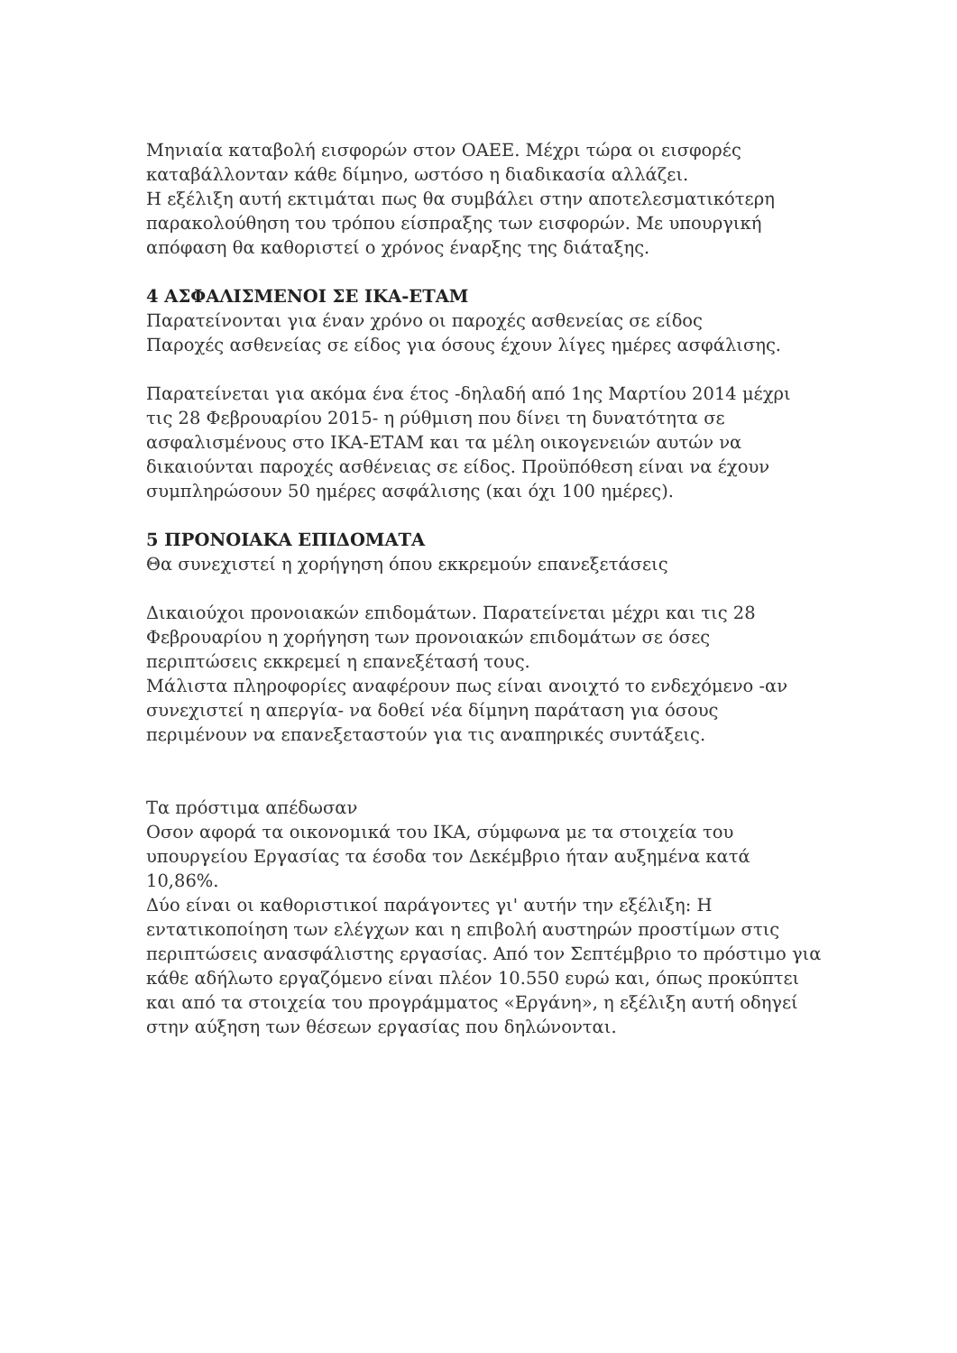Μηνιαία καταβολή εισφορών στον ΟΑΕΕ. Μέχρι τώρα οι εισφορές καταβάλλονταν κάθε δίμηνο, ωστόσο η διαδικασία αλλάζει.
Η εξέλιξη αυτή εκτιμάται πως θα συμβάλει στην αποτελεσματικότερη παρακολούθηση του τρόπου είσπραξης των εισφορών. Με υπουργική απόφαση θα καθοριστεί ο χρόνος έναρξης της διάταξης.
4 ΑΣΦΑΛΙΣΜΕΝΟΙ ΣΕ ΙΚΑ-ΕΤΑΜ
Παρατείνονται για έναν χρόνο οι παροχές ασθενείας σε είδος
Παροχές ασθενείας σε είδος για όσους έχουν λίγες ημέρες ασφάλισης.
Παρατείνεται για ακόμα ένα έτος -δηλαδή από 1ης Μαρτίου 2014 μέχρι τις 28 Φεβρουαρίου 2015- η ρύθμιση που δίνει τη δυνατότητα σε ασφαλισμένους στο ΙΚΑ-ΕΤΑΜ και τα μέλη οικογενειών αυτών να δικαιούνται παροχές ασθένειας σε είδος. Προϋπόθεση είναι να έχουν συμπληρώσουν 50 ημέρες ασφάλισης (και όχι 100 ημέρες).
5 ΠΡΟΝΟΙΑΚΑ ΕΠΙΔΟΜΑΤΑ
Θα συνεχιστεί η χορήγηση όπου εκκρεμούν επανεξετάσεις
Δικαιούχοι προνοιακών επιδομάτων. Παρατείνεται μέχρι και τις 28 Φεβρουαρίου η χορήγηση των προνοιακών επιδομάτων σε όσες περιπτώσεις εκκρεμεί η επανεξέτασή τους.
Μάλιστα πληροφορίες αναφέρουν πως είναι ανοιχτό το ενδεχόμενο -αν συνεχιστεί η απεργία- να δοθεί νέα δίμηνη παράταση για όσους περιμένουν να επανεξεταστούν για τις αναπηρικές συντάξεις.
Τα πρόστιμα απέδωσαν
Οσον αφορά τα οικονομικά του ΙΚΑ, σύμφωνα με τα στοιχεία του υπουργείου Εργασίας τα έσοδα τον Δεκέμβριο ήταν αυξημένα κατά 10,86%.
Δύο είναι οι καθοριστικοί παράγοντες γι' αυτήν την εξέλιξη: Η εντατικοποίηση των ελέγχων και η επιβολή αυστηρών προστίμων στις περιπτώσεις ανασφάλιστης εργασίας. Από τον Σεπτέμβριο το πρόστιμο για κάθε αδήλωτο εργαζόμενο είναι πλέον 10.550 ευρώ και, όπως προκύπτει και από τα στοιχεία του προγράμματος «Εργάνη», η εξέλιξη αυτή οδηγεί στην αύξηση των θέσεων εργασίας που δηλώνονται.